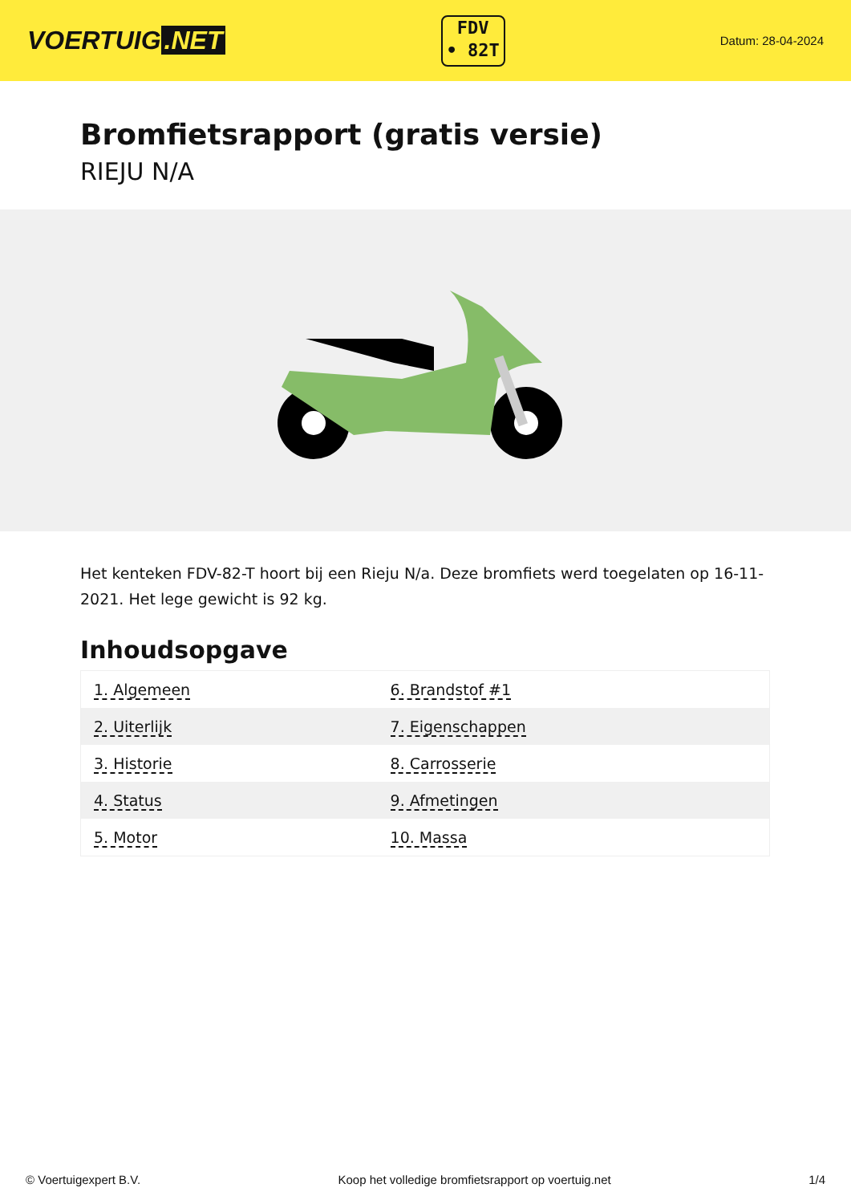VOERTUIG.NET
FDV
• 82T
Datum: 28-04-2024
Bromfietsrapport (gratis versie)
RIEJU N/A
Het kenteken FDV-82-T hoort bij een Rieju N/a. Deze bromfiets werd toegelaten op 16-11-2021. Het lege gewicht is 92 kg.
Inhoudsopgave
| 1. Algemeen | 6. Brandstof #1 |
| 2. Uiterlijk | 7. Eigenschappen |
| 3. Historie | 8. Carrosserie |
| 4. Status | 9. Afmetingen |
| 5. Motor | 10. Massa |
© Voertuigexpert B.V. Koop het volledige bromfietsrapport op voertuig.net 1/4